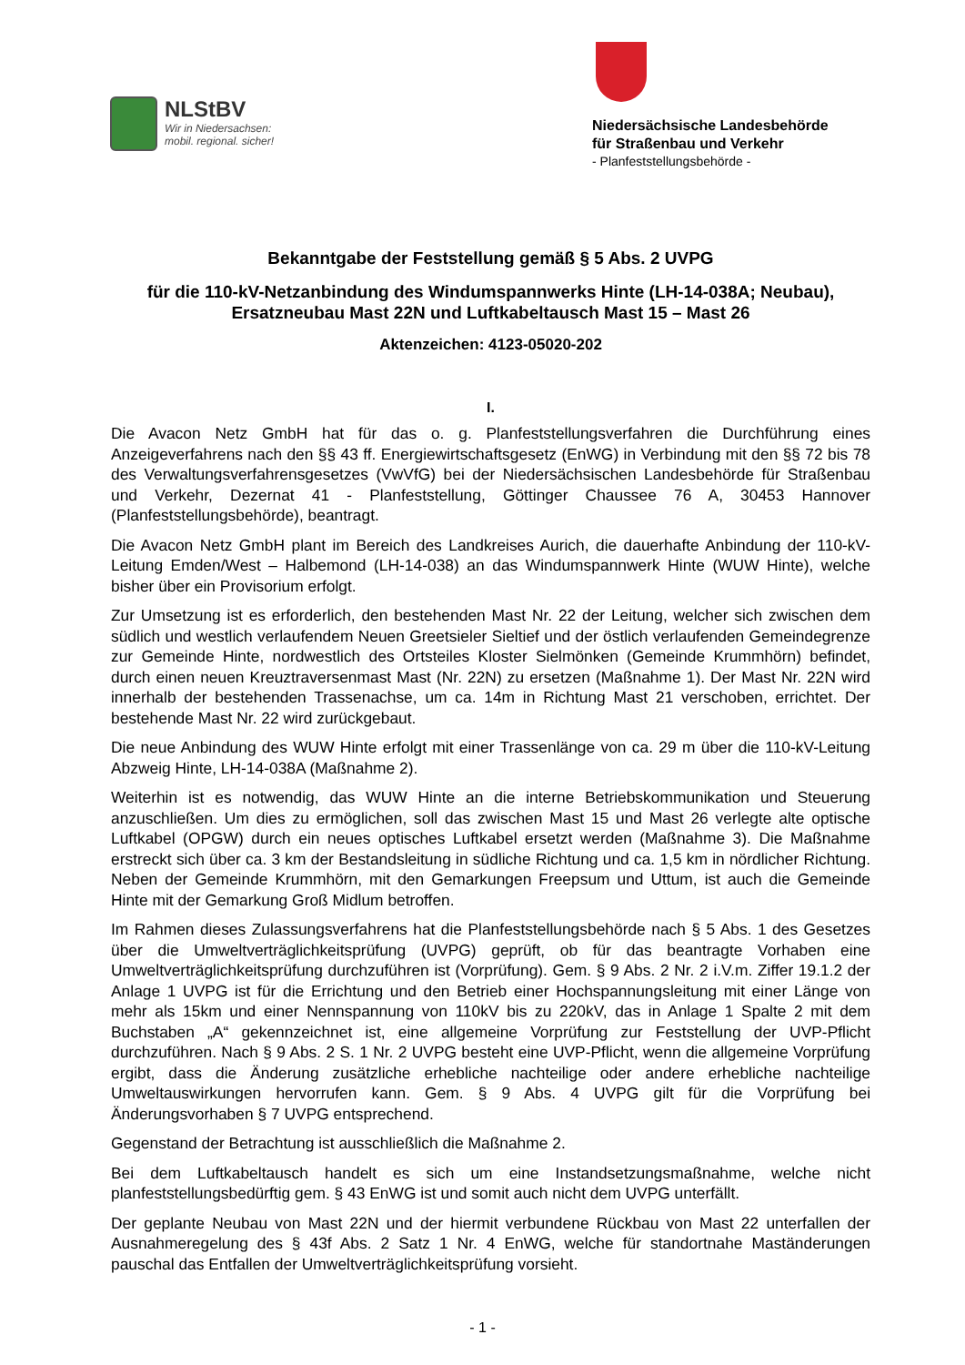NLStBV
Wir in Niedersachsen:
mobil. regional. sicher!
Niedersächsische Landesbehörde
für Straßenbau und Verkehr
- Planfeststellungsbehörde -
Bekanntgabe der Feststellung gemäß § 5 Abs. 2 UVPG
für die 110-kV-Netzanbindung des Windumspannwerks Hinte (LH-14-038A; Neubau), Ersatzneubau Mast 22N und Luftkabeltausch Mast 15 – Mast 26
Aktenzeichen: 4123-05020-202
I.
Die Avacon Netz GmbH hat für das o. g. Planfeststellungsverfahren die Durchführung eines Anzeigeverfahrens nach den §§ 43 ff. Energiewirtschaftsgesetz (EnWG) in Verbindung mit den §§ 72 bis 78 des Verwaltungsverfahrensgesetzes (VwVfG) bei der Niedersächsischen Landesbehörde für Straßenbau und Verkehr, Dezernat 41 - Planfeststellung, Göttinger Chaussee 76 A, 30453 Hannover (Planfeststellungsbehörde), beantragt.
Die Avacon Netz GmbH plant im Bereich des Landkreises Aurich, die dauerhafte Anbindung der 110-kV-Leitung Emden/West – Halbemond (LH-14-038) an das Windumspannwerk Hinte (WUW Hinte), welche bisher über ein Provisorium erfolgt.
Zur Umsetzung ist es erforderlich, den bestehenden Mast Nr. 22 der Leitung, welcher sich zwischen dem südlich und westlich verlaufendem Neuen Greetsieler Sieltief und der östlich verlaufenden Gemeindegrenze zur Gemeinde Hinte, nordwestlich des Ortsteiles Kloster Sielmönken (Gemeinde Krummhörn) befindet, durch einen neuen Kreuztraversenmast Mast (Nr. 22N) zu ersetzen (Maßnahme 1). Der Mast Nr. 22N wird innerhalb der bestehenden Trassenachse, um ca. 14m in Richtung Mast 21 verschoben, errichtet. Der bestehende Mast Nr. 22 wird zurückgebaut.
Die neue Anbindung des WUW Hinte erfolgt mit einer Trassenlänge von ca. 29 m über die 110-kV-Leitung Abzweig Hinte, LH-14-038A (Maßnahme 2).
Weiterhin ist es notwendig, das WUW Hinte an die interne Betriebskommunikation und Steuerung anzuschließen. Um dies zu ermöglichen, soll das zwischen Mast 15 und Mast 26 verlegte alte optische Luftkabel (OPGW) durch ein neues optisches Luftkabel ersetzt werden (Maßnahme 3). Die Maßnahme erstreckt sich über ca. 3 km der Bestandsleitung in südliche Richtung und ca. 1,5 km in nördlicher Richtung. Neben der Gemeinde Krummhörn, mit den Gemarkungen Freepsum und Uttum, ist auch die Gemeinde Hinte mit der Gemarkung Groß Midlum betroffen.
Im Rahmen dieses Zulassungsverfahrens hat die Planfeststellungsbehörde nach § 5 Abs. 1 des Gesetzes über die Umweltverträglichkeitsprüfung (UVPG) geprüft, ob für das beantragte Vorhaben eine Umweltverträglichkeitsprüfung durchzuführen ist (Vorprüfung). Gem. § 9 Abs. 2 Nr. 2 i.V.m. Ziffer 19.1.2 der Anlage 1 UVPG ist für die Errichtung und den Betrieb einer Hochspannungsleitung mit einer Länge von mehr als 15km und einer Nennspannung von 110kV bis zu 220kV, das in Anlage 1 Spalte 2 mit dem Buchstaben „A“ gekennzeichnet ist, eine allgemeine Vorprüfung zur Feststellung der UVP-Pflicht durchzuführen. Nach § 9 Abs. 2 S. 1 Nr. 2 UVPG besteht eine UVP-Pflicht, wenn die allgemeine Vorprüfung ergibt, dass die Änderung zusätzliche erhebliche nachteilige oder andere erhebliche nachteilige Umweltauswirkungen hervorrufen kann. Gem. § 9 Abs. 4 UVPG gilt für die Vorprüfung bei Änderungsvorhaben § 7 UVPG entsprechend.
Gegenstand der Betrachtung ist ausschließlich die Maßnahme 2.
Bei dem Luftkabeltausch handelt es sich um eine Instandsetzungsmaßnahme, welche nicht planfeststellungsbedürftig gem. § 43 EnWG ist und somit auch nicht dem UVPG unterfällt.
Der geplante Neubau von Mast 22N und der hiermit verbundene Rückbau von Mast 22 unterfallen der Ausnahmeregelung des § 43f Abs. 2 Satz 1 Nr. 4 EnWG, welche für standortnahe Maständerungen pauschal das Entfallen der Umweltverträglichkeitsprüfung vorsieht.
- 1 -